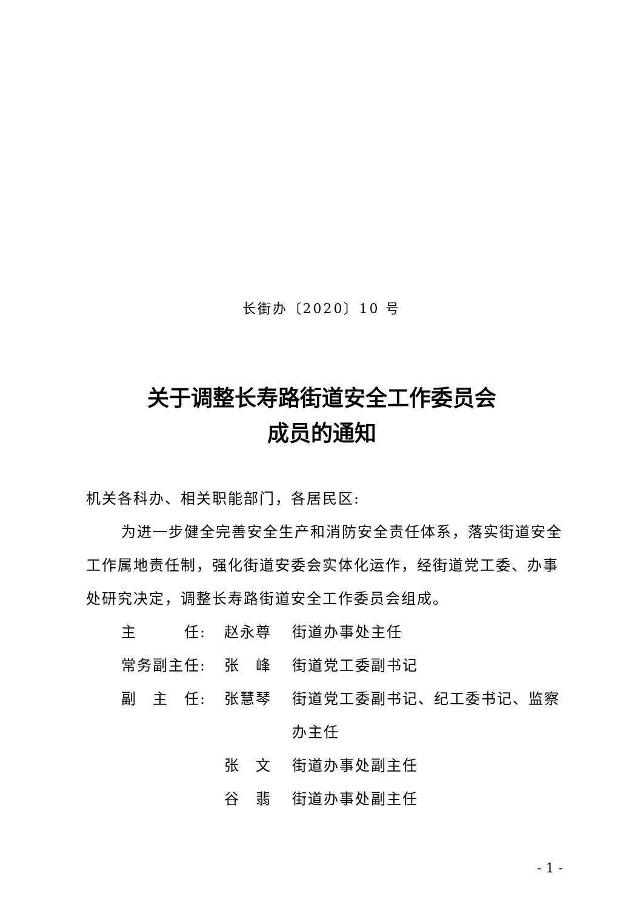长街办〔2020〕10 号
关于调整长寿路街道安全工作委员会
成员的通知
机关各科办、相关职能部门，各居民区:
为进一步健全完善安全生产和消防安全责任体系，落实街道安全工作属地责任制，强化街道安委会实体化运作，经街道党工委、办事处研究决定，调整长寿路街道安全工作委员会组成。
主　　　任: 赵永尊 街道办事处主任
常务副主任: 张　峰 街道党工委副书记
副　主　任: 张慧琴 街道党工委副书记、纪工委书记、监察办主任
张　文 街道办事处副主任
谷　翡 街道办事处副主任
- 1 -